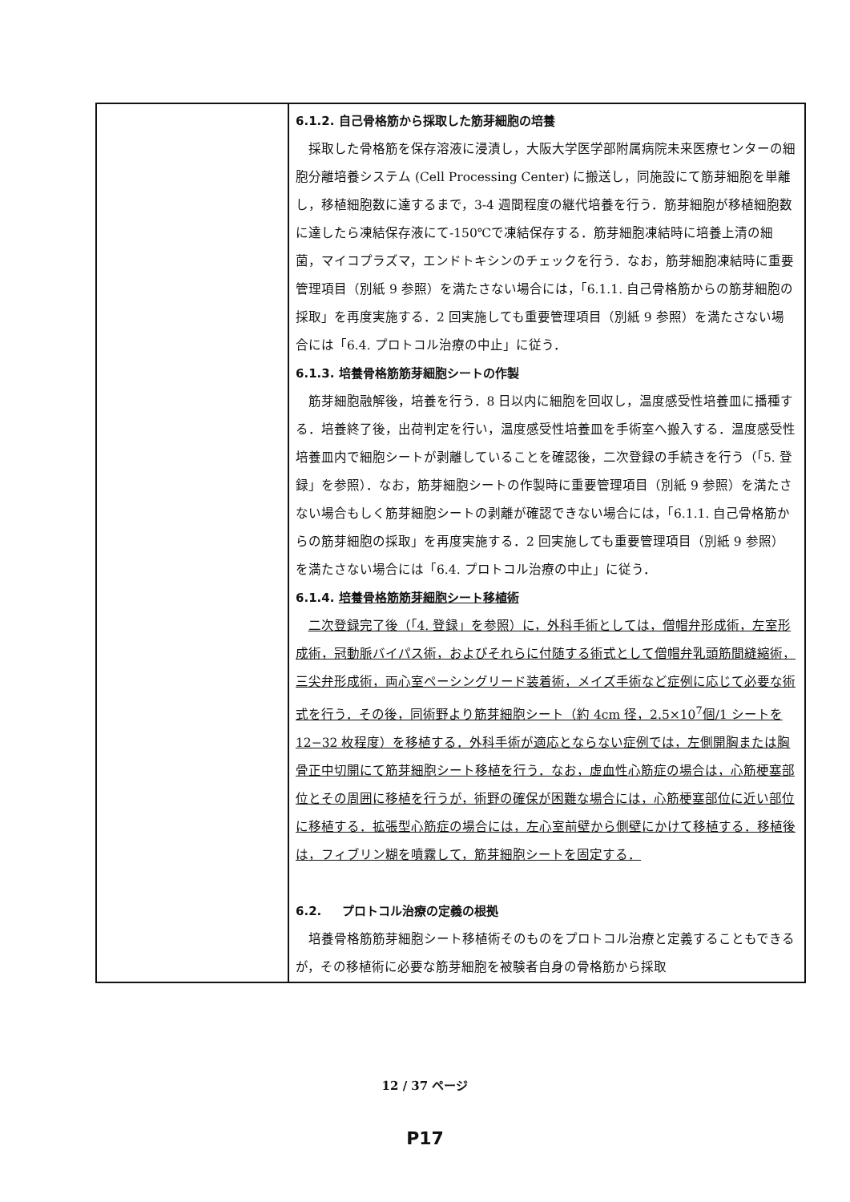| | 6.1.2. 自己骨格筋から採取した筋芽細胞の培養 採取した骨格筋を保存溶液に浸漬し，大阪大学医学部附属病院未来医療センターの細胞分離培養システム (Cell Processing Center) に搬送し，同施設にて筋芽細胞を単離し，移植細胞数に達するまで，3-4 週間程度の継代培養を行う．筋芽細胞が移植細胞数に達したら凍結保存液にて-150℃で凍結保存する．筋芽細胞凍結時に培養上清の細菌，マイコプラズマ，エンドトキシンのチェックを行う．なお，筋芽細胞凍結時に重要管理項目（別紙 9 参照）を満たさない場合には，「6.1.1. 自己骨格筋からの筋芽細胞の採取」を再度実施する．2 回実施しても重要管理項目（別紙 9 参照）を満たさない場合には「6.4. プロトコル治療の中止」に従う． 6.1.3. 培養骨格筋筋芽細胞シートの作製 筋芽細胞融解後，培養を行う．8 日以内に細胞を回収し，温度感受性培養皿に播種する．培養終了後，出荷判定を行い，温度感受性培養皿を手術室へ搬入する．温度感受性培養皿内で細胞シートが剥離していることを確認後，二次登録の手続きを行う（「5. 登録」を参照）．なお，筋芽細胞シートの作製時に重要管理項目（別紙 9 参照）を満たさない場合もしく筋芽細胞シートの剥離が確認できない場合には，「6.1.1. 自己骨格筋からの筋芽細胞の採取」を再度実施する．2 回実施しても重要管理項目（別紙 9 参照）を満たさない場合には「6.4. プロトコル治療の中止」に従う． 6.1.4. 培養骨格筋筋芽細胞シート移植術 二次登録完了後（「4. 登録」を参照）に，外科手術としては，僧帽弁形成術，左室形成術，冠動脈バイパス術，およびそれらに付随する術式として僧帽弁乳頭筋間縫縮術，三尖弁形成術，両心室ペーシングリード装着術，メイズ手術など症例に応じて必要な術式を行う．その後，同術野より筋芽細胞シート（約 4cm 径，2.5×10<sup>7</sup>個/1 シートを 12−32 枚程度）を移植する．外科手術が適応とならない症例では，左側開胸または胸骨正中切開にて筋芽細胞シート移植を行う．なお，虚血性心筋症の場合は，心筋梗塞部位とその周囲に移植を行うが，術野の確保が困難な場合には，心筋梗塞部位に近い部位に移植する．拡張型心筋症の場合には，左心室前壁から側壁にかけて移植する．移植後は，フィブリン糊を噴霧して，筋芽細胞シートを固定する． 6.2. プロトコル治療の定義の根拠 培養骨格筋筋芽細胞シート移植術そのものをプロトコル治療と定義することもできるが，その移植術に必要な筋芽細胞を被験者自身の骨格筋から採取 |
12 / 37 ページ
P17